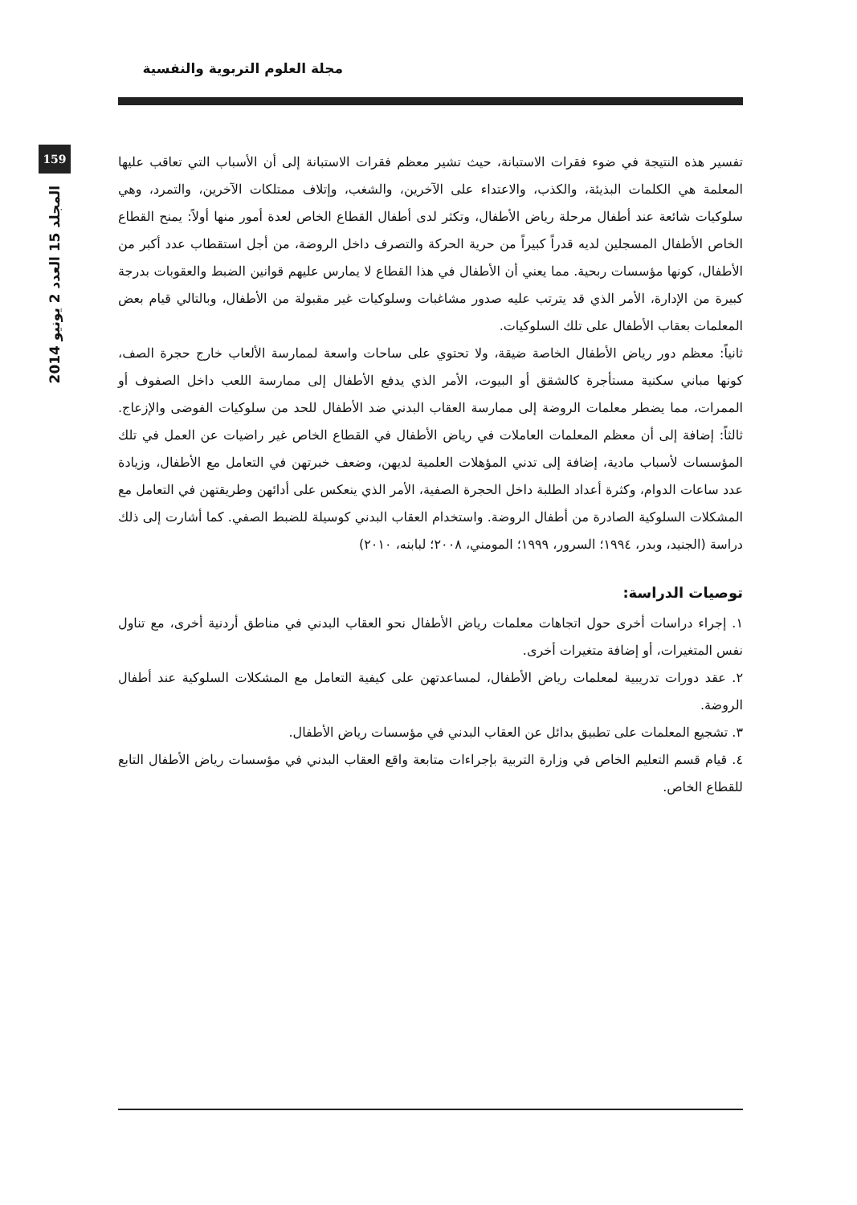مجلة العلوم التربوية والنفسية
159
المجلد 15 العدد 2 يونيو 2014
تفسير هذه النتيجة في ضوء فقرات الاستبانة، حيث تشير معظم فقرات الاستبانة إلى أن الأسباب التي تعاقب عليها المعلمة هي الكلمات البذيئة، والكذب، والاعتداء على الآخرين، والشغب، وإتلاف ممتلكات الآخرين، والتمرد، وهي سلوكيات شائعة عند أطفال مرحلة رياض الأطفال، وتكثر لدى أطفال القطاع الخاص لعدة أمور منها أولاً: يمنح القطاع الخاص الأطفال المسجلين لديه قدراً كبيراً من حرية الحركة والتصرف داخل الروضة، من أجل استقطاب عدد أكبر من الأطفال، كونها مؤسسات ربحية. مما يعني أن الأطفال في هذا القطاع لا يمارس عليهم قوانين الضبط والعقوبات بدرجة كبيرة من الإدارة، الأمر الذي قد يترتب عليه صدور مشاغبات وسلوكيات غير مقبولة من الأطفال، وبالتالي قيام بعض المعلمات بعقاب الأطفال على تلك السلوكيات.
ثانياً: معظم دور رياض الأطفال الخاصة ضيقة، ولا تحتوي على ساحات واسعة لممارسة الألعاب خارج حجرة الصف، كونها مباني سكنية مستأجرة كالشقق أو البيوت، الأمر الذي يدفع الأطفال إلى ممارسة اللعب داخل الصفوف أو الممرات، مما يضطر معلمات الروضة إلى ممارسة العقاب البدني ضد الأطفال للحد من سلوكيات الفوضى والإزعاج. ثالثاً: إضافة إلى أن معظم المعلمات العاملات في رياض الأطفال في القطاع الخاص غير راضيات عن العمل في تلك المؤسسات لأسباب مادية، إضافة إلى تدني المؤهلات العلمية لديهن، وضعف خبرتهن في التعامل مع الأطفال، وزيادة عدد ساعات الدوام، وكثرة أعداد الطلبة داخل الحجرة الصفية، الأمر الذي ينعكس على أدائهن وطريقتهن في التعامل مع المشكلات السلوكية الصادرة من أطفال الروضة. واستخدام العقاب البدني كوسيلة للضبط الصفي. كما أشارت إلى ذلك دراسة (الجنيد، وبدر، ١٩٩٤؛ السرور، ١٩٩٩؛ المومني، ٢٠٠٨؛ لبابنه، ٢٠١٠)
توصيات الدراسة:
١. إجراء دراسات أخرى حول اتجاهات معلمات رياض الأطفال نحو العقاب البدني في مناطق أردنية أخرى، مع تناول نفس المتغيرات، أو إضافة متغيرات أخرى.
٢. عقد دورات تدريبية لمعلمات رياض الأطفال، لمساعدتهن على كيفية التعامل مع المشكلات السلوكية عند أطفال الروضة.
٣. تشجيع المعلمات على تطبيق بدائل عن العقاب البدني في مؤسسات رياض الأطفال.
٤. قيام قسم التعليم الخاص في وزارة التربية بإجراءات متابعة واقع العقاب البدني في مؤسسات رياض الأطفال التابع للقطاع الخاص.